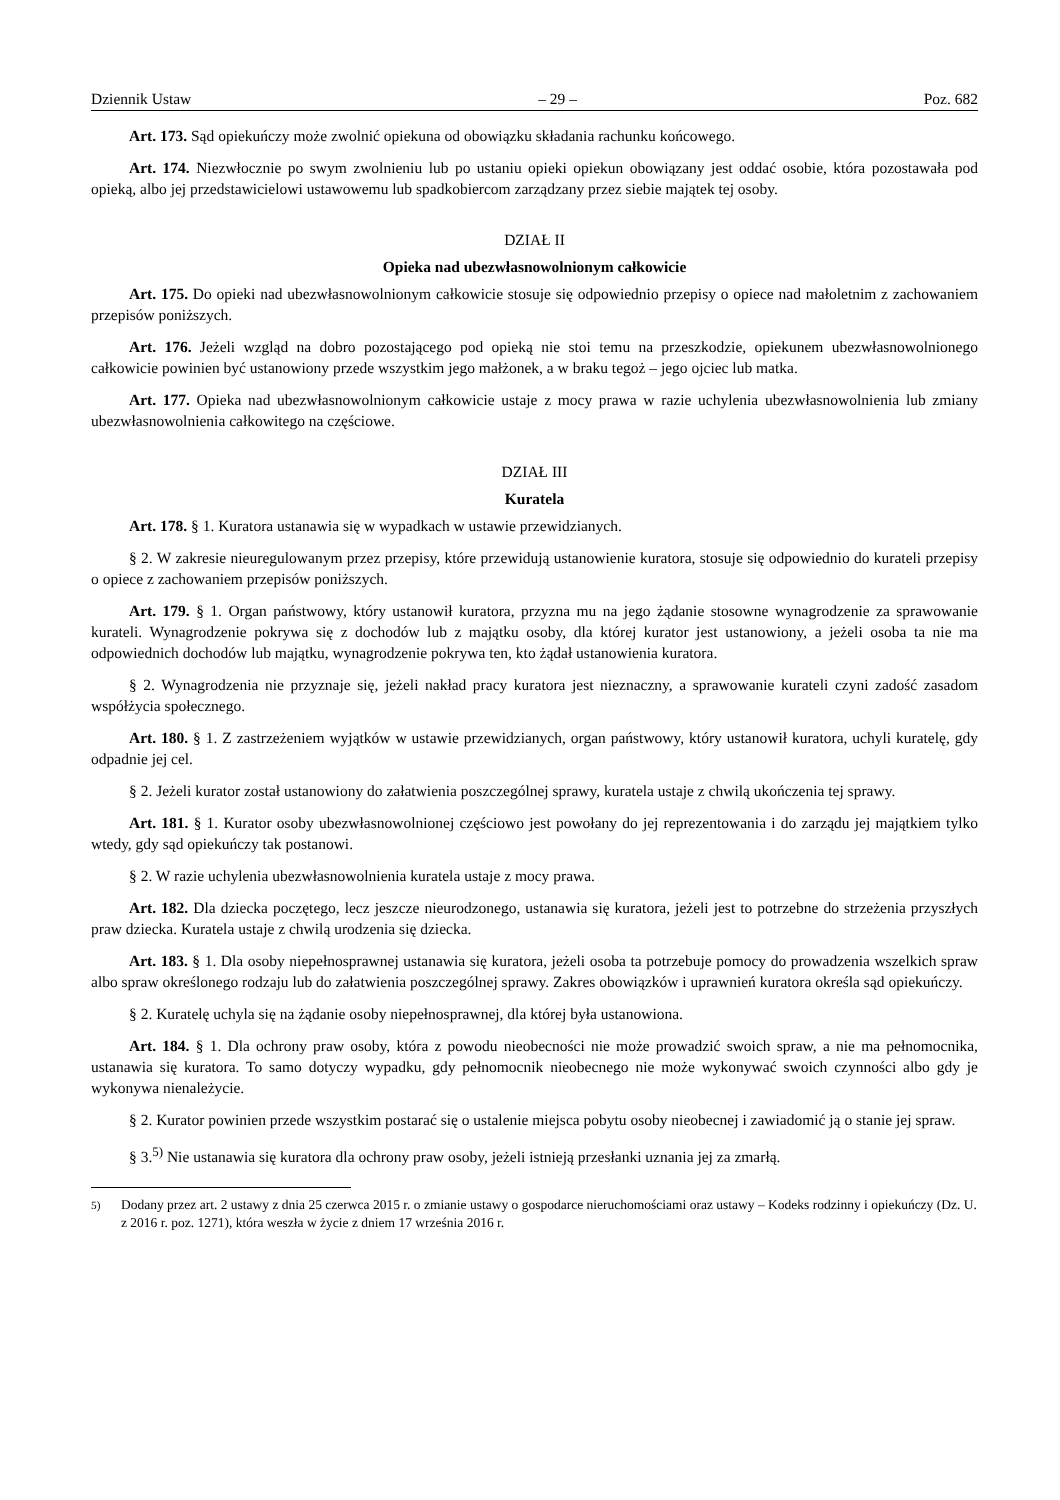Dziennik Ustaw – 29 – Poz. 682
Art. 173. Sąd opiekuńczy może zwolnić opiekuna od obowiązku składania rachunku końcowego.
Art. 174. Niezwłocznie po swym zwolnieniu lub po ustaniu opieki opiekun obowiązany jest oddać osobie, która pozostawała pod opieką, albo jej przedstawicielowi ustawowemu lub spadkobiercom zarządzany przez siebie majątek tej osoby.
DZIAŁ II
Opieka nad ubezwłasnowolnionym całkowicie
Art. 175. Do opieki nad ubezwłasnowolnionym całkowicie stosuje się odpowiednio przepisy o opiece nad małoletnim z zachowaniem przepisów poniższych.
Art. 176. Jeżeli wzgląd na dobro pozostającego pod opieką nie stoi temu na przeszkodzie, opiekunem ubezwłasnowolnionego całkowicie powinien być ustanowiony przede wszystkim jego małżonek, a w braku tegoż – jego ojciec lub matka.
Art. 177. Opieka nad ubezwłasnowolnionym całkowicie ustaje z mocy prawa w razie uchylenia ubezwłasnowolnienia lub zmiany ubezwłasnowolnienia całkowitego na częściowe.
DZIAŁ III
Kuratela
Art. 178. § 1. Kuratora ustanawia się w wypadkach w ustawie przewidzianych.
§ 2. W zakresie nieuregulowanym przez przepisy, które przewidują ustanowienie kuratora, stosuje się odpowiednio do kurateli przepisy o opiece z zachowaniem przepisów poniższych.
Art. 179. § 1. Organ państwowy, który ustanowił kuratora, przyzna mu na jego żądanie stosowne wynagrodzenie za sprawowanie kurateli. Wynagrodzenie pokrywa się z dochodów lub z majątku osoby, dla której kurator jest ustanowiony, a jeżeli osoba ta nie ma odpowiednich dochodów lub majątku, wynagrodzenie pokrywa ten, kto żądał ustanowienia kuratora.
§ 2. Wynagrodzenia nie przyznaje się, jeżeli nakład pracy kuratora jest nieznaczny, a sprawowanie kurateli czyni zadość zasadom współżycia społecznego.
Art. 180. § 1. Z zastrzeżeniem wyjątków w ustawie przewidzianych, organ państwowy, który ustanowił kuratora, uchyli kuratelę, gdy odpadnie jej cel.
§ 2. Jeżeli kurator został ustanowiony do załatwienia poszczególnej sprawy, kuratela ustaje z chwilą ukończenia tej sprawy.
Art. 181. § 1. Kurator osoby ubezwłasnowolnionej częściowo jest powołany do jej reprezentowania i do zarządu jej majątkiem tylko wtedy, gdy sąd opiekuńczy tak postanowi.
§ 2. W razie uchylenia ubezwłasnowolnienia kuratela ustaje z mocy prawa.
Art. 182. Dla dziecka poczętego, lecz jeszcze nieurodzonego, ustanawia się kuratora, jeżeli jest to potrzebne do strzeżenia przyszłych praw dziecka. Kuratela ustaje z chwilą urodzenia się dziecka.
Art. 183. § 1. Dla osoby niepełnosprawnej ustanawia się kuratora, jeżeli osoba ta potrzebuje pomocy do prowadzenia wszelkich spraw albo spraw określonego rodzaju lub do załatwienia poszczególnej sprawy. Zakres obowiązków i uprawnień kuratora określa sąd opiekuńczy.
§ 2. Kuratelę uchyla się na żądanie osoby niepełnosprawnej, dla której była ustanowiona.
Art. 184. § 1. Dla ochrony praw osoby, która z powodu nieobecności nie może prowadzić swoich spraw, a nie ma pełnomocnika, ustanawia się kuratora. To samo dotyczy wypadku, gdy pełnomocnik nieobecnego nie może wykonywać swoich czynności albo gdy je wykonywa nienależycie.
§ 2. Kurator powinien przede wszystkim postarać się o ustalenie miejsca pobytu osoby nieobecnej i zawiadomić ją o stanie jej spraw.
§ 3.<sup>5)</sup> Nie ustanawia się kuratora dla ochrony praw osoby, jeżeli istnieją przesłanki uznania jej za zmarłą.
<sup>5)</sup> Dodany przez art. 2 ustawy z dnia 25 czerwca 2015 r. o zmianie ustawy o gospodarce nieruchomościami oraz ustawy – Kodeks rodzinny i opiekuńczy (Dz. U. z 2016 r. poz. 1271), która weszła w życie z dniem 17 września 2016 r.